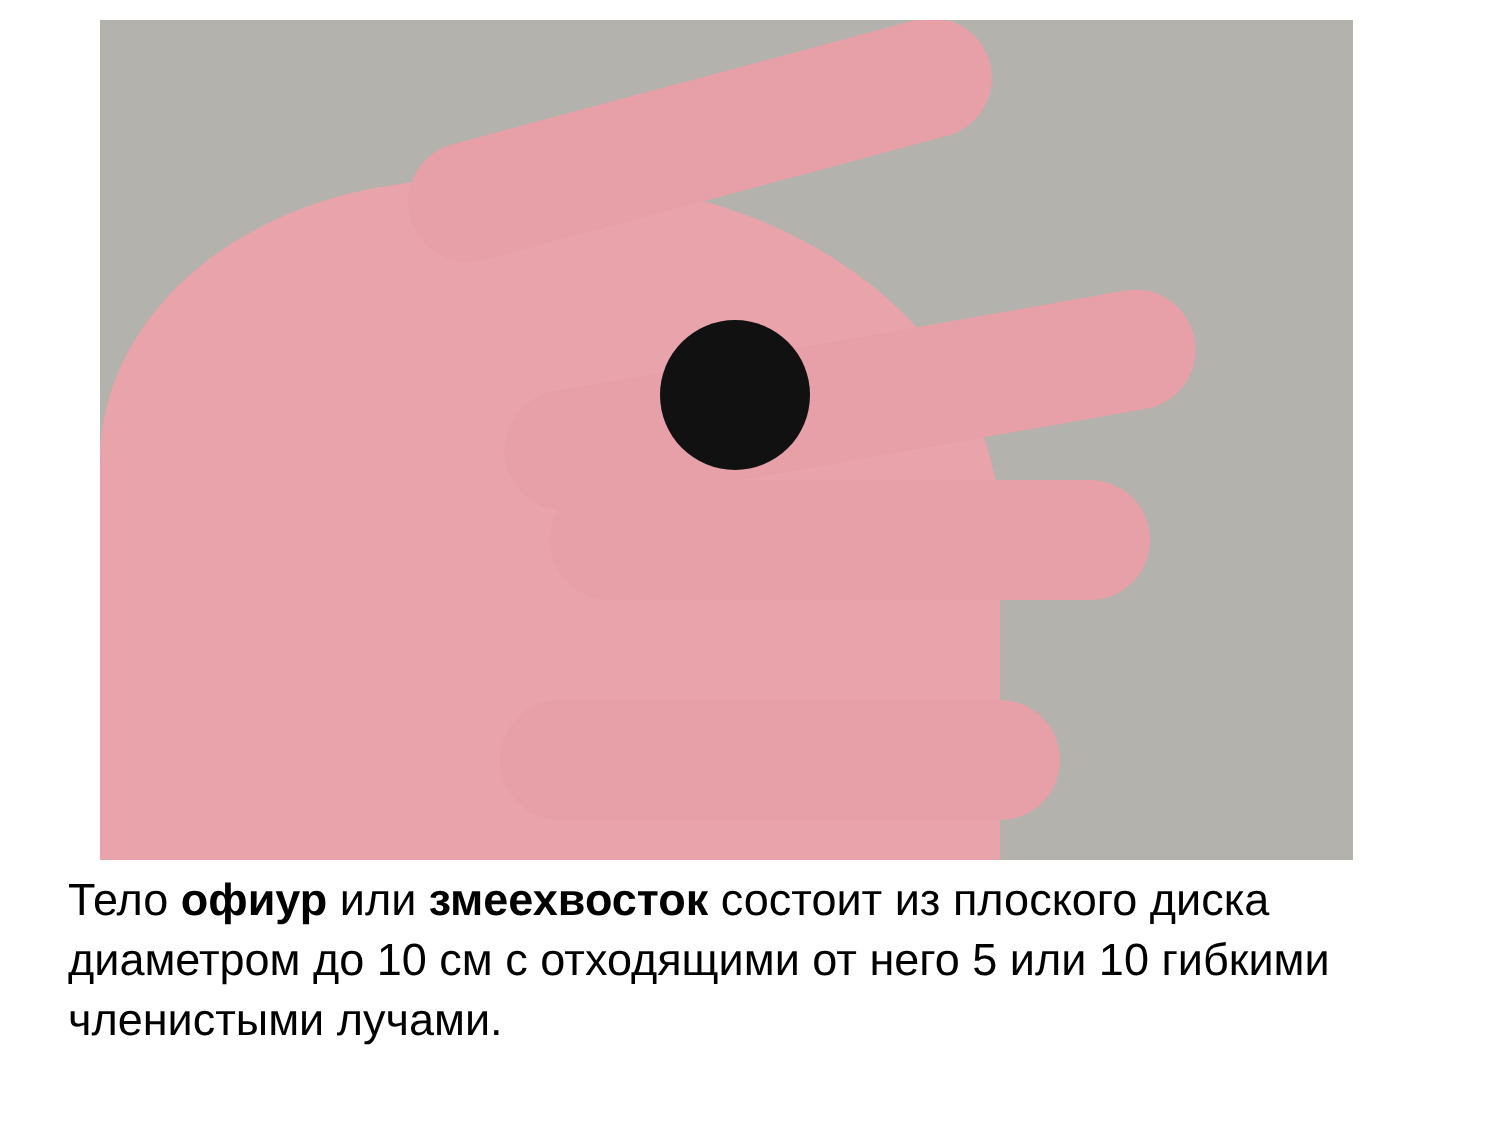Тело офиур или змеехвосток состоит из плоского диска диаметром до 10 см с отходящими от него 5 или 10 гибкими членистыми лучами.